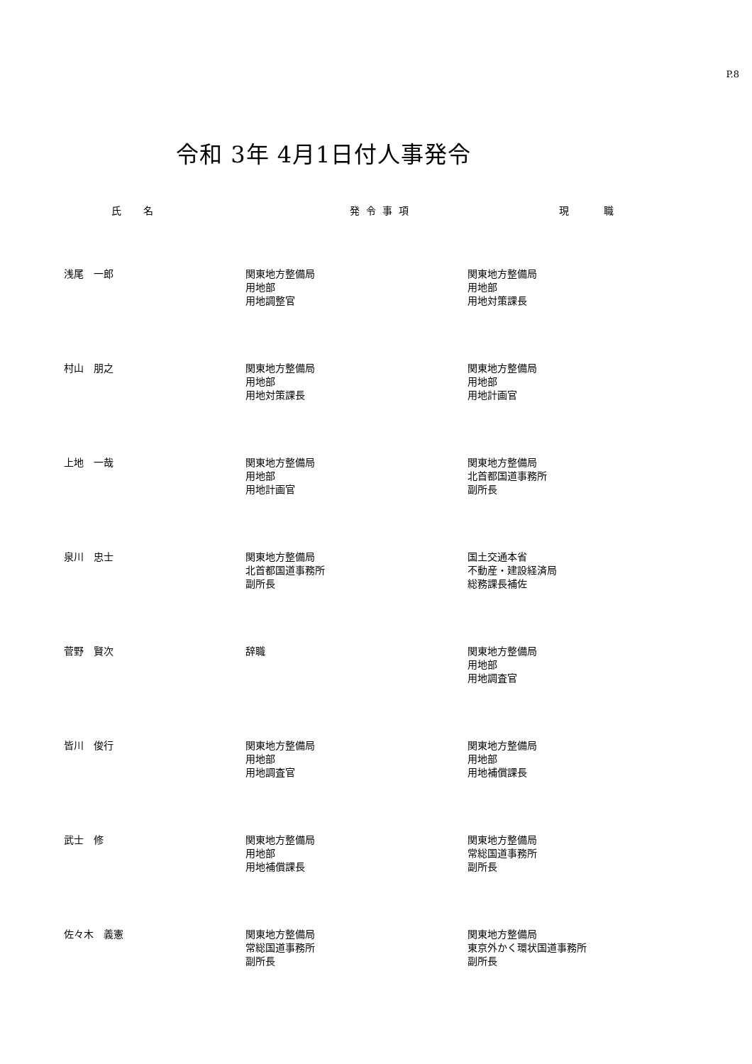P.8
令和 3年 4月1日付人事発令
| 氏 名 | 発 令 事 項 | 現 職 |
| --- | --- | --- |
| 浅尾 一郎 | 関東地方整備局 用地部 用地調整官 | 関東地方整備局 用地部 用地対策課長 |
| 村山 朋之 | 関東地方整備局 用地部 用地対策課長 | 関東地方整備局 用地部 用地計画官 |
| 上地 一哉 | 関東地方整備局 用地部 用地計画官 | 関東地方整備局 北首都国道事務所 副所長 |
| 泉川 忠士 | 関東地方整備局 北首都国道事務所 副所長 | 国土交通本省 不動産・建設経済局 総務課長補佐 |
| 菅野 賢次 | 辞職 | 関東地方整備局 用地部 用地調査官 |
| 皆川 俊行 | 関東地方整備局 用地部 用地調査官 | 関東地方整備局 用地部 用地補償課長 |
| 武士 修 | 関東地方整備局 用地部 用地補償課長 | 関東地方整備局 常総国道事務所 副所長 |
| 佐々木 義憲 | 関東地方整備局 常総国道事務所 副所長 | 関東地方整備局 東京外かく環状国道事務所 副所長 |